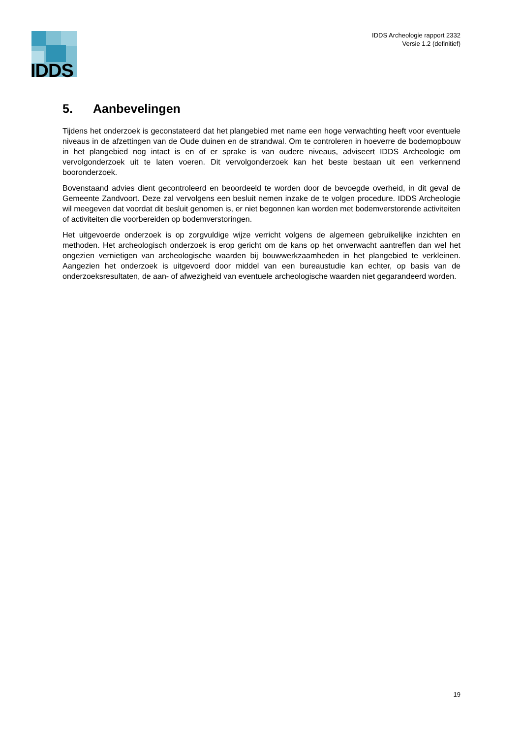IDDS
IDDS Archeologie rapport 2332
Versie 1.2 (definitief)
5. Aanbevelingen
Tijdens het onderzoek is geconstateerd dat het plangebied met name een hoge verwachting heeft voor eventuele niveaus in de afzettingen van de Oude duinen en de strandwal. Om te controleren in hoeverre de bodemopbouw in het plangebied nog intact is en of er sprake is van oudere niveaus, adviseert IDDS Archeologie om vervolgonderzoek uit te laten voeren. Dit vervolgonderzoek kan het beste bestaan uit een verkennend booronderzoek.
Bovenstaand advies dient gecontroleerd en beoordeeld te worden door de bevoegde overheid, in dit geval de Gemeente Zandvoort. Deze zal vervolgens een besluit nemen inzake de te volgen procedure. IDDS Archeologie wil meegeven dat voordat dit besluit genomen is, er niet begonnen kan worden met bodemverstorende activiteiten of activiteiten die voorbereiden op bodemverstoringen.
Het uitgevoerde onderzoek is op zorgvuldige wijze verricht volgens de algemeen gebruikelijke inzichten en methoden. Het archeologisch onderzoek is erop gericht om de kans op het onverwacht aantreffen dan wel het ongezien vernietigen van archeologische waarden bij bouwwerkzaamheden in het plangebied te verkleinen. Aangezien het onderzoek is uitgevoerd door middel van een bureaustudie kan echter, op basis van de onderzoeksresultaten, de aan- of afwezigheid van eventuele archeologische waarden niet gegarandeerd worden.
19